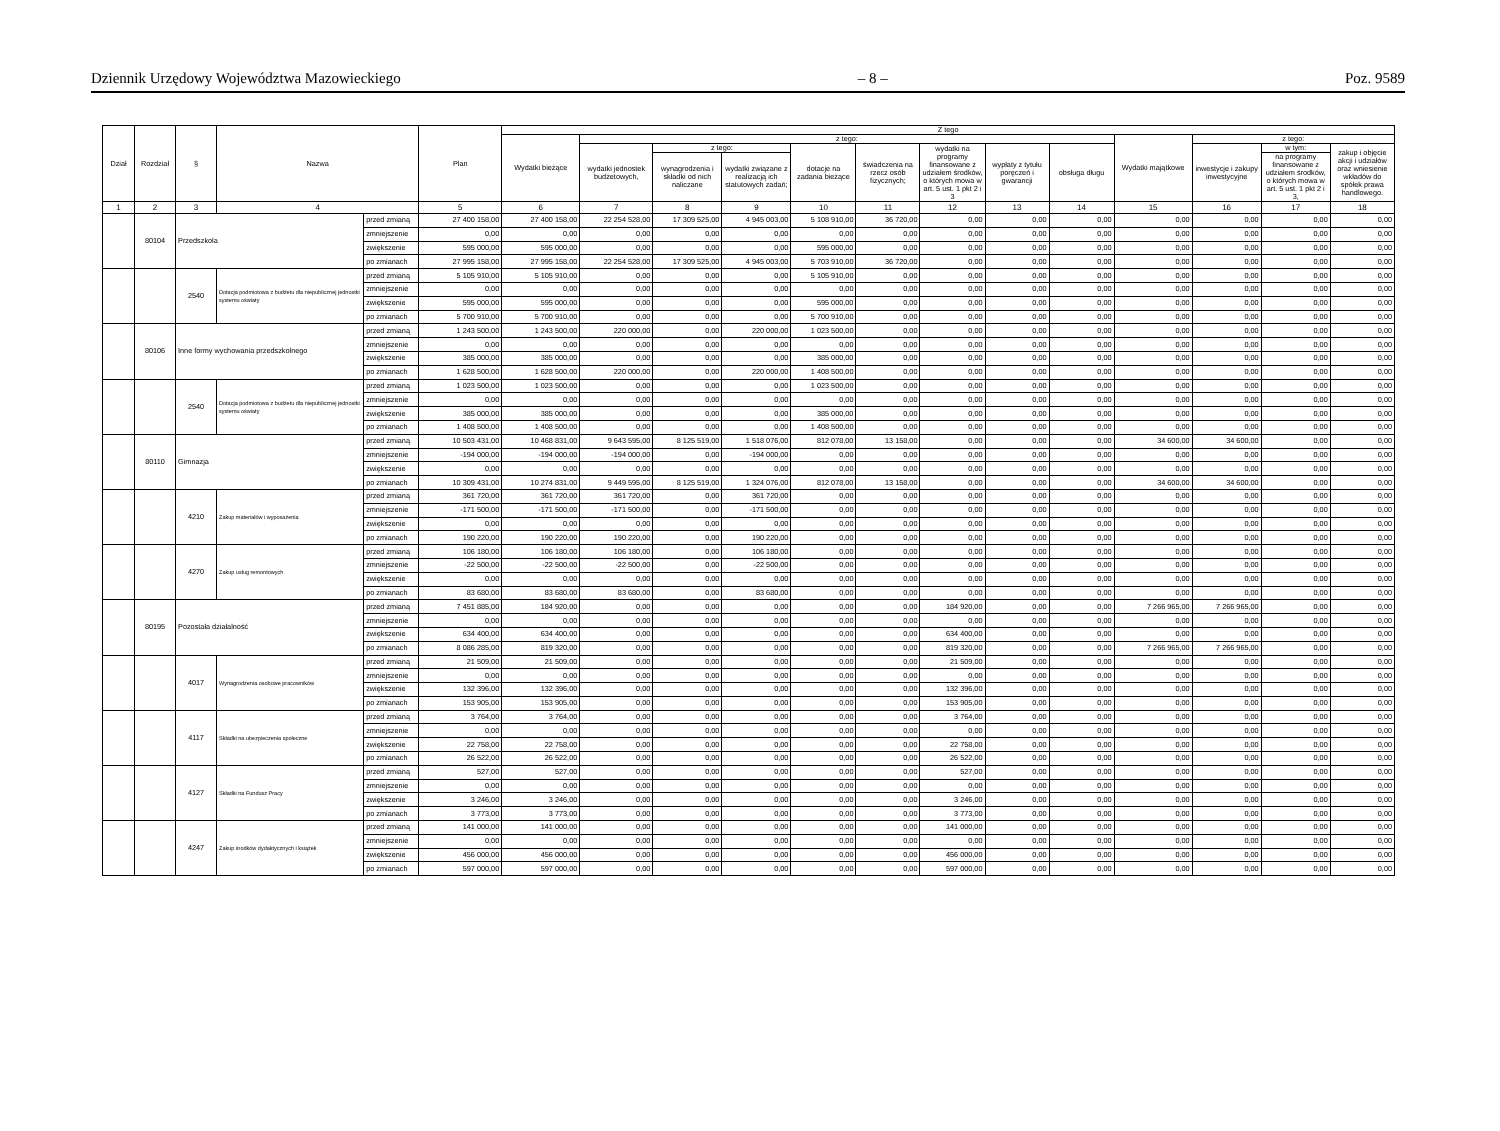Dziennik Urzędowy Województwa Mazowieckiego – 8 – Poz. 9589
| Dział | Rozdział | § | Nazwa | | Plan | Z tego | | | | | | | | | | | | |
| --- | --- | --- | --- | --- | --- | --- | --- | --- | --- | --- | --- | --- | --- | --- | --- | --- | --- | --- |
| | | | | | | Wydatki bieżące | z tego: | | | | | | | | Wydatki majątkowe | z tego: | | |
| | | | | | | | wydatki jednostek budżetowych, | z tego: | | dotacje na zadania bieżące | świadczenia na rzecz osób fizycznych; | wydatki na programy finansowane z udziałem środków, o których mowa w art. 5 ust. 1 pkt 2 i 3 | wypłaty z tytułu poręczeń i gwarancji | obsługa długu | | inwestycje i zakupy inwestycyjne | w tym: | zakup i objęcie akcji i udziałów oraz wniesienie wkładów do spółek prawa handlowego. |
| | | | | | | | | wynagrodzenia i składki od nich naliczane | wydatki związane z realizacją ich statutowych zadań; | | | | | | | | na programy finansowane z udziałem środków, o których mowa w art. 5 ust. 1 pkt 2 i 3, | |
| 1 | 2 | 3 | 4 | | 5 | 6 | 7 | 8 | 9 | 10 | 11 | 12 | 13 | 14 | 15 | 16 | 17 | 18 |
| | 80104 | Przedszkola | | przed zmianą | 27 400 158,00 | 27 400 158,00 | 22 254 528,00 | 17 309 525,00 | 4 945 003,00 | 5 108 910,00 | 36 720,00 | 0,00 | 0,00 | 0,00 | 0,00 | 0,00 | 0,00 | 0,00 |
| | | | | zmniejszenie | 0,00 | 0,00 | 0,00 | 0,00 | 0,00 | 0,00 | 0,00 | 0,00 | 0,00 | 0,00 | 0,00 | 0,00 | 0,00 | 0,00 |
| | | | | zwiększenie | 595 000,00 | 595 000,00 | 0,00 | 0,00 | 0,00 | 595 000,00 | 0,00 | 0,00 | 0,00 | 0,00 | 0,00 | 0,00 | 0,00 | 0,00 |
| | | | | po zmianach | 27 995 158,00 | 27 995 158,00 | 22 254 528,00 | 17 309 525,00 | 4 945 003,00 | 5 703 910,00 | 36 720,00 | 0,00 | 0,00 | 0,00 | 0,00 | 0,00 | 0,00 | 0,00 |
| | | 2540 | Dotacja podmiotowa z budżetu dla niepublicznej jednostki systemu oświaty | przed zmianą | 5 105 910,00 | 5 105 910,00 | 0,00 | 0,00 | 0,00 | 5 105 910,00 | 0,00 | 0,00 | 0,00 | 0,00 | 0,00 | 0,00 | 0,00 | 0,00 |
| | | | | zmniejszenie | 0,00 | 0,00 | 0,00 | 0,00 | 0,00 | 0,00 | 0,00 | 0,00 | 0,00 | 0,00 | 0,00 | 0,00 | 0,00 | 0,00 |
| | | | | zwiększenie | 595 000,00 | 595 000,00 | 0,00 | 0,00 | 0,00 | 595 000,00 | 0,00 | 0,00 | 0,00 | 0,00 | 0,00 | 0,00 | 0,00 | 0,00 |
| | | | | po zmianach | 5 700 910,00 | 5 700 910,00 | 0,00 | 0,00 | 0,00 | 5 700 910,00 | 0,00 | 0,00 | 0,00 | 0,00 | 0,00 | 0,00 | 0,00 | 0,00 |
| | 80106 | Inne formy wychowania przedszkolnego | | przed zmianą | 1 243 500,00 | 1 243 500,00 | 220 000,00 | 0,00 | 220 000,00 | 1 023 500,00 | 0,00 | 0,00 | 0,00 | 0,00 | 0,00 | 0,00 | 0,00 | 0,00 |
| | | | | zmniejszenie | 0,00 | 0,00 | 0,00 | 0,00 | 0,00 | 0,00 | 0,00 | 0,00 | 0,00 | 0,00 | 0,00 | 0,00 | 0,00 | 0,00 |
| | | | | zwiększenie | 385 000,00 | 385 000,00 | 0,00 | 0,00 | 0,00 | 385 000,00 | 0,00 | 0,00 | 0,00 | 0,00 | 0,00 | 0,00 | 0,00 | 0,00 |
| | | | | po zmianach | 1 628 500,00 | 1 628 500,00 | 220 000,00 | 0,00 | 220 000,00 | 1 408 500,00 | 0,00 | 0,00 | 0,00 | 0,00 | 0,00 | 0,00 | 0,00 | 0,00 |
| | | 2540 | Dotacja podmiotowa z budżetu dla niepublicznej jednostki systemu oświaty | przed zmianą | 1 023 500,00 | 1 023 500,00 | 0,00 | 0,00 | 0,00 | 1 023 500,00 | 0,00 | 0,00 | 0,00 | 0,00 | 0,00 | 0,00 | 0,00 | 0,00 |
| | | | | zmniejszenie | 0,00 | 0,00 | 0,00 | 0,00 | 0,00 | 0,00 | 0,00 | 0,00 | 0,00 | 0,00 | 0,00 | 0,00 | 0,00 | 0,00 |
| | | | | zwiększenie | 385 000,00 | 385 000,00 | 0,00 | 0,00 | 0,00 | 385 000,00 | 0,00 | 0,00 | 0,00 | 0,00 | 0,00 | 0,00 | 0,00 | 0,00 |
| | | | | po zmianach | 1 408 500,00 | 1 408 500,00 | 0,00 | 0,00 | 0,00 | 1 408 500,00 | 0,00 | 0,00 | 0,00 | 0,00 | 0,00 | 0,00 | 0,00 | 0,00 |
| | 80110 | Gimnazja | | przed zmianą | 10 503 431,00 | 10 468 831,00 | 9 643 595,00 | 8 125 519,00 | 1 518 076,00 | 812 078,00 | 13 158,00 | 0,00 | 0,00 | 0,00 | 34 600,00 | 34 600,00 | 0,00 | 0,00 |
| | | | | zmniejszenie | -194 000,00 | -194 000,00 | -194 000,00 | 0,00 | -194 000,00 | 0,00 | 0,00 | 0,00 | 0,00 | 0,00 | 0,00 | 0,00 | 0,00 | 0,00 |
| | | | | zwiększenie | 0,00 | 0,00 | 0,00 | 0,00 | 0,00 | 0,00 | 0,00 | 0,00 | 0,00 | 0,00 | 0,00 | 0,00 | 0,00 | 0,00 |
| | | | | po zmianach | 10 309 431,00 | 10 274 831,00 | 9 449 595,00 | 8 125 519,00 | 1 324 076,00 | 812 078,00 | 13 158,00 | 0,00 | 0,00 | 0,00 | 34 600,00 | 34 600,00 | 0,00 | 0,00 |
| | | 4210 | Zakup materiałów i wyposażenia | przed zmianą | 361 720,00 | 361 720,00 | 361 720,00 | 0,00 | 361 720,00 | 0,00 | 0,00 | 0,00 | 0,00 | 0,00 | 0,00 | 0,00 | 0,00 | 0,00 |
| | | | | zmniejszenie | -171 500,00 | -171 500,00 | -171 500,00 | 0,00 | -171 500,00 | 0,00 | 0,00 | 0,00 | 0,00 | 0,00 | 0,00 | 0,00 | 0,00 | 0,00 |
| | | | | zwiększenie | 0,00 | 0,00 | 0,00 | 0,00 | 0,00 | 0,00 | 0,00 | 0,00 | 0,00 | 0,00 | 0,00 | 0,00 | 0,00 | 0,00 |
| | | | | po zmianach | 190 220,00 | 190 220,00 | 190 220,00 | 0,00 | 190 220,00 | 0,00 | 0,00 | 0,00 | 0,00 | 0,00 | 0,00 | 0,00 | 0,00 | 0,00 |
| | | 4270 | Zakup usług remontowych | przed zmianą | 106 180,00 | 106 180,00 | 106 180,00 | 0,00 | 106 180,00 | 0,00 | 0,00 | 0,00 | 0,00 | 0,00 | 0,00 | 0,00 | 0,00 | 0,00 |
| | | | | zmniejszenie | -22 500,00 | -22 500,00 | -22 500,00 | 0,00 | -22 500,00 | 0,00 | 0,00 | 0,00 | 0,00 | 0,00 | 0,00 | 0,00 | 0,00 | 0,00 |
| | | | | zwiększenie | 0,00 | 0,00 | 0,00 | 0,00 | 0,00 | 0,00 | 0,00 | 0,00 | 0,00 | 0,00 | 0,00 | 0,00 | 0,00 | 0,00 |
| | | | | po zmianach | 83 680,00 | 83 680,00 | 83 680,00 | 0,00 | 83 680,00 | 0,00 | 0,00 | 0,00 | 0,00 | 0,00 | 0,00 | 0,00 | 0,00 | 0,00 |
| | 80195 | Pozostała działalność | | przed zmianą | 7 451 885,00 | 184 920,00 | 0,00 | 0,00 | 0,00 | 0,00 | 0,00 | 184 920,00 | 0,00 | 0,00 | 7 266 965,00 | 7 266 965,00 | 0,00 | 0,00 |
| | | | | zmniejszenie | 0,00 | 0,00 | 0,00 | 0,00 | 0,00 | 0,00 | 0,00 | 0,00 | 0,00 | 0,00 | 0,00 | 0,00 | 0,00 | 0,00 |
| | | | | zwiększenie | 634 400,00 | 634 400,00 | 0,00 | 0,00 | 0,00 | 0,00 | 0,00 | 634 400,00 | 0,00 | 0,00 | 0,00 | 0,00 | 0,00 | 0,00 |
| | | | | po zmianach | 8 086 285,00 | 819 320,00 | 0,00 | 0,00 | 0,00 | 0,00 | 0,00 | 819 320,00 | 0,00 | 0,00 | 7 266 965,00 | 7 266 965,00 | 0,00 | 0,00 |
| | | 4017 | Wynagrodzenia osobowe pracowników | przed zmianą | 21 509,00 | 21 509,00 | 0,00 | 0,00 | 0,00 | 0,00 | 0,00 | 21 509,00 | 0,00 | 0,00 | 0,00 | 0,00 | 0,00 | 0,00 |
| | | | | zmniejszenie | 0,00 | 0,00 | 0,00 | 0,00 | 0,00 | 0,00 | 0,00 | 0,00 | 0,00 | 0,00 | 0,00 | 0,00 | 0,00 | 0,00 |
| | | | | zwiększenie | 132 396,00 | 132 396,00 | 0,00 | 0,00 | 0,00 | 0,00 | 0,00 | 132 396,00 | 0,00 | 0,00 | 0,00 | 0,00 | 0,00 | 0,00 |
| | | | | po zmianach | 153 905,00 | 153 905,00 | 0,00 | 0,00 | 0,00 | 0,00 | 0,00 | 153 905,00 | 0,00 | 0,00 | 0,00 | 0,00 | 0,00 | 0,00 |
| | | 4117 | Składki na ubezpieczenia społeczne | przed zmianą | 3 764,00 | 3 764,00 | 0,00 | 0,00 | 0,00 | 0,00 | 0,00 | 3 764,00 | 0,00 | 0,00 | 0,00 | 0,00 | 0,00 | 0,00 |
| | | | | zmniejszenie | 0,00 | 0,00 | 0,00 | 0,00 | 0,00 | 0,00 | 0,00 | 0,00 | 0,00 | 0,00 | 0,00 | 0,00 | 0,00 | 0,00 |
| | | | | zwiększenie | 22 758,00 | 22 758,00 | 0,00 | 0,00 | 0,00 | 0,00 | 0,00 | 22 758,00 | 0,00 | 0,00 | 0,00 | 0,00 | 0,00 | 0,00 |
| | | | | po zmianach | 26 522,00 | 26 522,00 | 0,00 | 0,00 | 0,00 | 0,00 | 0,00 | 26 522,00 | 0,00 | 0,00 | 0,00 | 0,00 | 0,00 | 0,00 |
| | | 4127 | Składki na Fundusz Pracy | przed zmianą | 527,00 | 527,00 | 0,00 | 0,00 | 0,00 | 0,00 | 0,00 | 527,00 | 0,00 | 0,00 | 0,00 | 0,00 | 0,00 | 0,00 |
| | | | | zmniejszenie | 0,00 | 0,00 | 0,00 | 0,00 | 0,00 | 0,00 | 0,00 | 0,00 | 0,00 | 0,00 | 0,00 | 0,00 | 0,00 | 0,00 |
| | | | | zwiększenie | 3 246,00 | 3 246,00 | 0,00 | 0,00 | 0,00 | 0,00 | 0,00 | 3 246,00 | 0,00 | 0,00 | 0,00 | 0,00 | 0,00 | 0,00 |
| | | | | po zmianach | 3 773,00 | 3 773,00 | 0,00 | 0,00 | 0,00 | 0,00 | 0,00 | 3 773,00 | 0,00 | 0,00 | 0,00 | 0,00 | 0,00 | 0,00 |
| | | 4247 | Zakup środków dydaktycznych i książek | przed zmianą | 141 000,00 | 141 000,00 | 0,00 | 0,00 | 0,00 | 0,00 | 0,00 | 141 000,00 | 0,00 | 0,00 | 0,00 | 0,00 | 0,00 | 0,00 |
| | | | | zmniejszenie | 0,00 | 0,00 | 0,00 | 0,00 | 0,00 | 0,00 | 0,00 | 0,00 | 0,00 | 0,00 | 0,00 | 0,00 | 0,00 | 0,00 |
| | | | | zwiększenie | 456 000,00 | 456 000,00 | 0,00 | 0,00 | 0,00 | 0,00 | 0,00 | 456 000,00 | 0,00 | 0,00 | 0,00 | 0,00 | 0,00 | 0,00 |
| | | | | po zmianach | 597 000,00 | 597 000,00 | 0,00 | 0,00 | 0,00 | 0,00 | 0,00 | 597 000,00 | 0,00 | 0,00 | 0,00 | 0,00 | 0,00 | 0,00 |